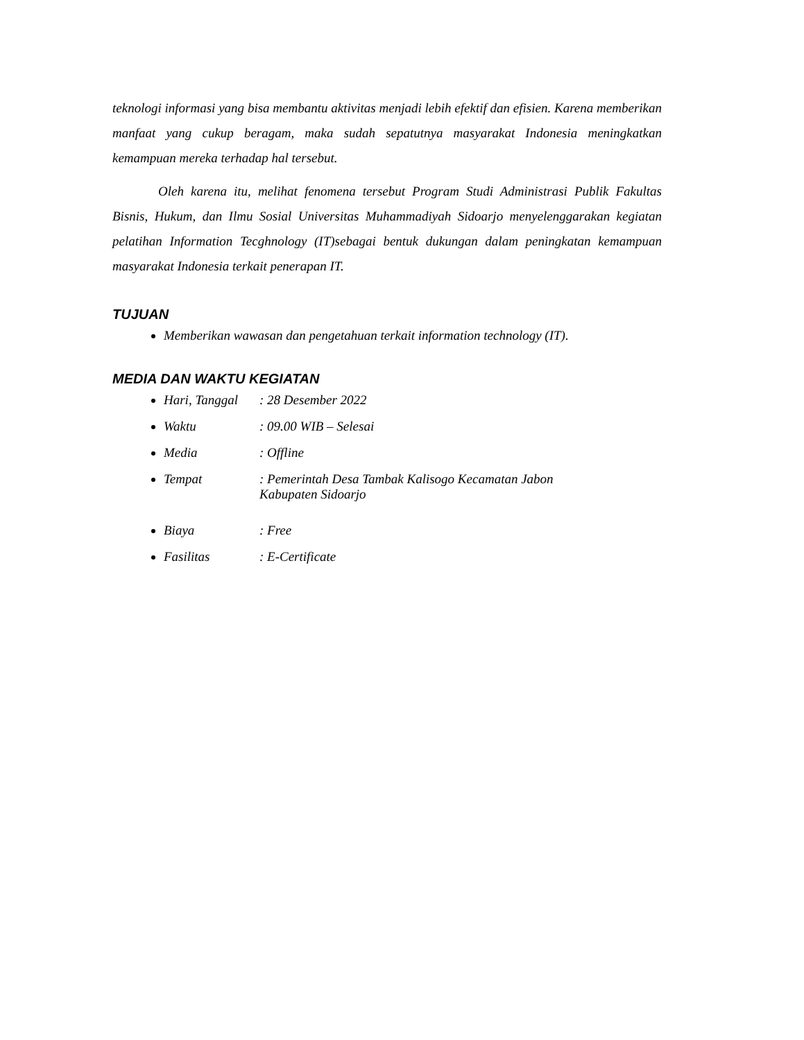teknologi informasi yang bisa membantu aktivitas menjadi lebih efektif dan efisien. Karena memberikan manfaat yang cukup beragam, maka sudah sepatutnya masyarakat Indonesia meningkatkan kemampuan mereka terhadap hal tersebut.
Oleh karena itu, melihat fenomena tersebut Program Studi Administrasi Publik Fakultas Bisnis, Hukum, dan Ilmu Sosial Universitas Muhammadiyah Sidoarjo menyelenggarakan kegiatan pelatihan Information Tecghnology (IT)sebagai bentuk dukungan dalam peningkatan kemampuan masyarakat Indonesia terkait penerapan IT.
TUJUAN
Memberikan wawasan dan pengetahuan terkait information technology (IT).
MEDIA DAN WAKTU KEGIATAN
Hari, Tanggal : 28 Desember 2022
Waktu : 09.00 WIB – Selesai
Media : Offline
Tempat : Pemerintah Desa Tambak Kalisogo Kecamatan Jabon
Kabupaten Sidoarjo
Biaya : Free
Fasilitas : E-Certificate